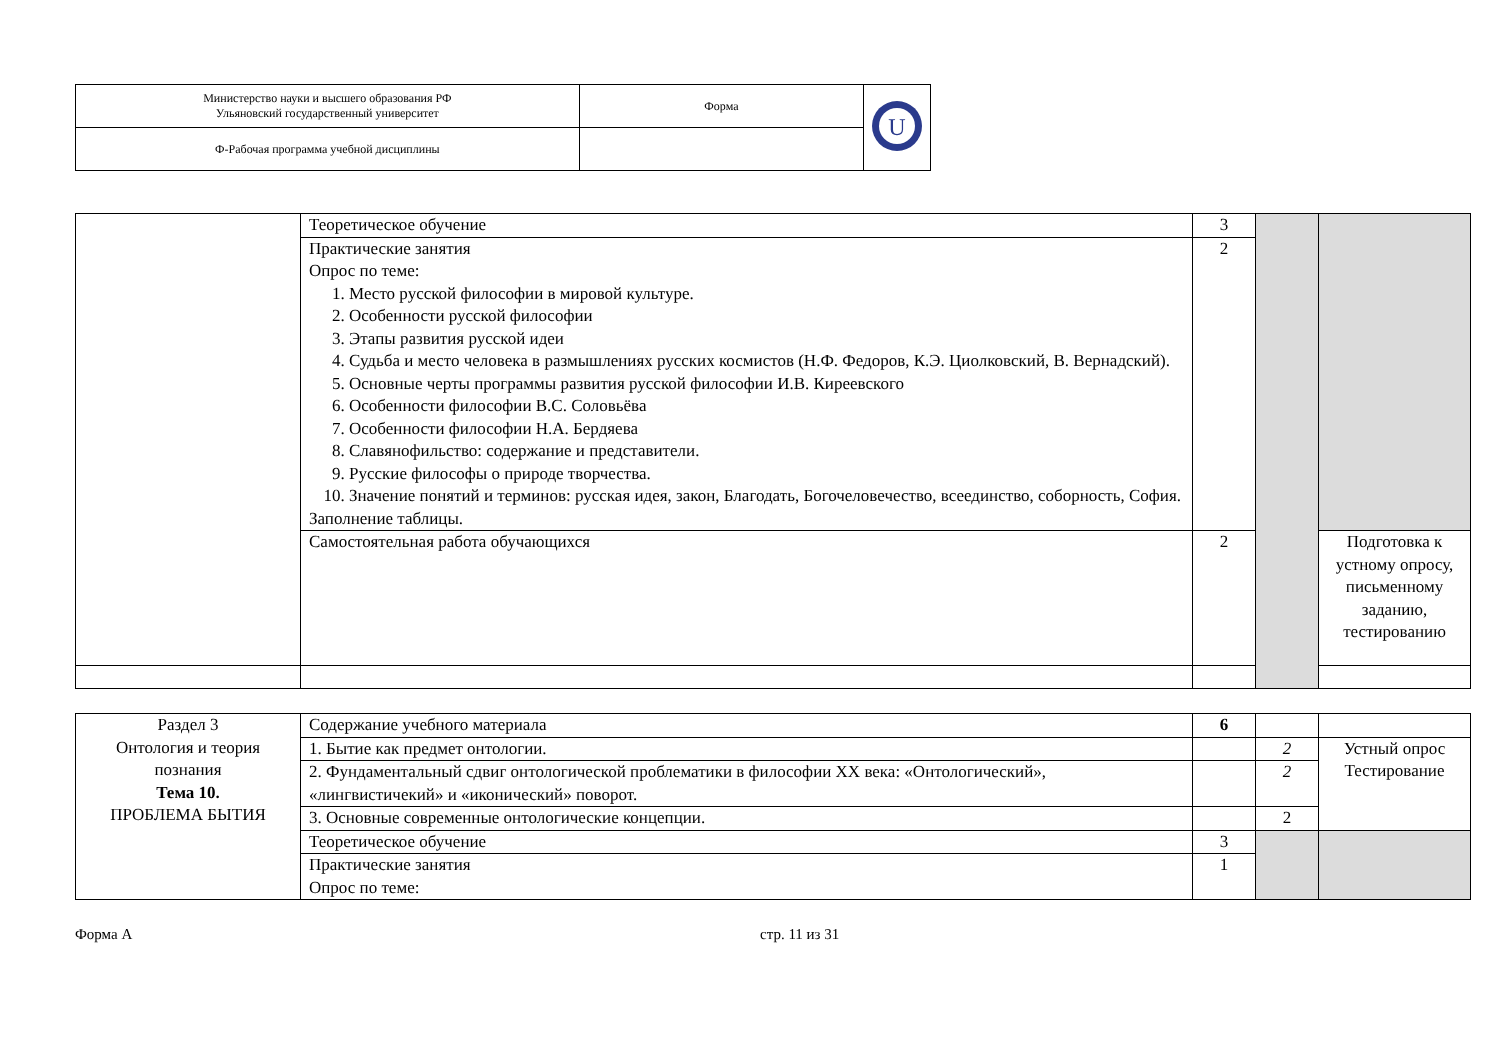| Министерство науки и высшего образования РФ Ульяновский государственный университет | Форма | U |
| Ф-Рабочая программа учебной дисциплины | | |
| | Теоретическое обучение | 3 | | |
| | Практические занятия Опрос по теме: 1. Место русской философии в мировой культуре. 2. Особенности русской философии 3. Этапы развития русской идеи 4. Судьба и место человека в размышлениях русских космистов (Н.Ф. Федоров, К.Э. Циолковский, В. Вернадский). 5. Основные черты программы развития русской философии И.В. Киреевского 6. Особенности философии В.С. Соловьёва 7. Особенности философии Н.А. Бердяева 8. Славянофильство: содержание и представители. 9. Русские философы о природе творчества. 10. Значение понятий и терминов: русская идея, закон, Благодать, Богочеловечество, всеединство, соборность, София. Заполнение таблицы. | 2 | | |
| | Самостоятельная работа обучающихся | 2 | | Подготовка к устному опросу, письменному заданию, тестированию |
| Раздел 3 Онтология и теория познания Тема 10. ПРОБЛЕМА БЫТИЯ | Содержание учебного материала | 6 | | |
| | 1. Бытие как предмет онтологии. | | 2 | Устный опрос Тестирование |
| | 2. Фундаментальный сдвиг онтологической проблематики в философии XX века: «Онтологический», «лингвистичекий» и «иконический» поворот. | | 2 | |
| | 3. Основные современные онтологические концепции. | | 2 | |
| | Теоретическое обучение | 3 | | |
| | Практические занятия Опрос по теме: | 1 | | |
Форма А стр. 11 из 31